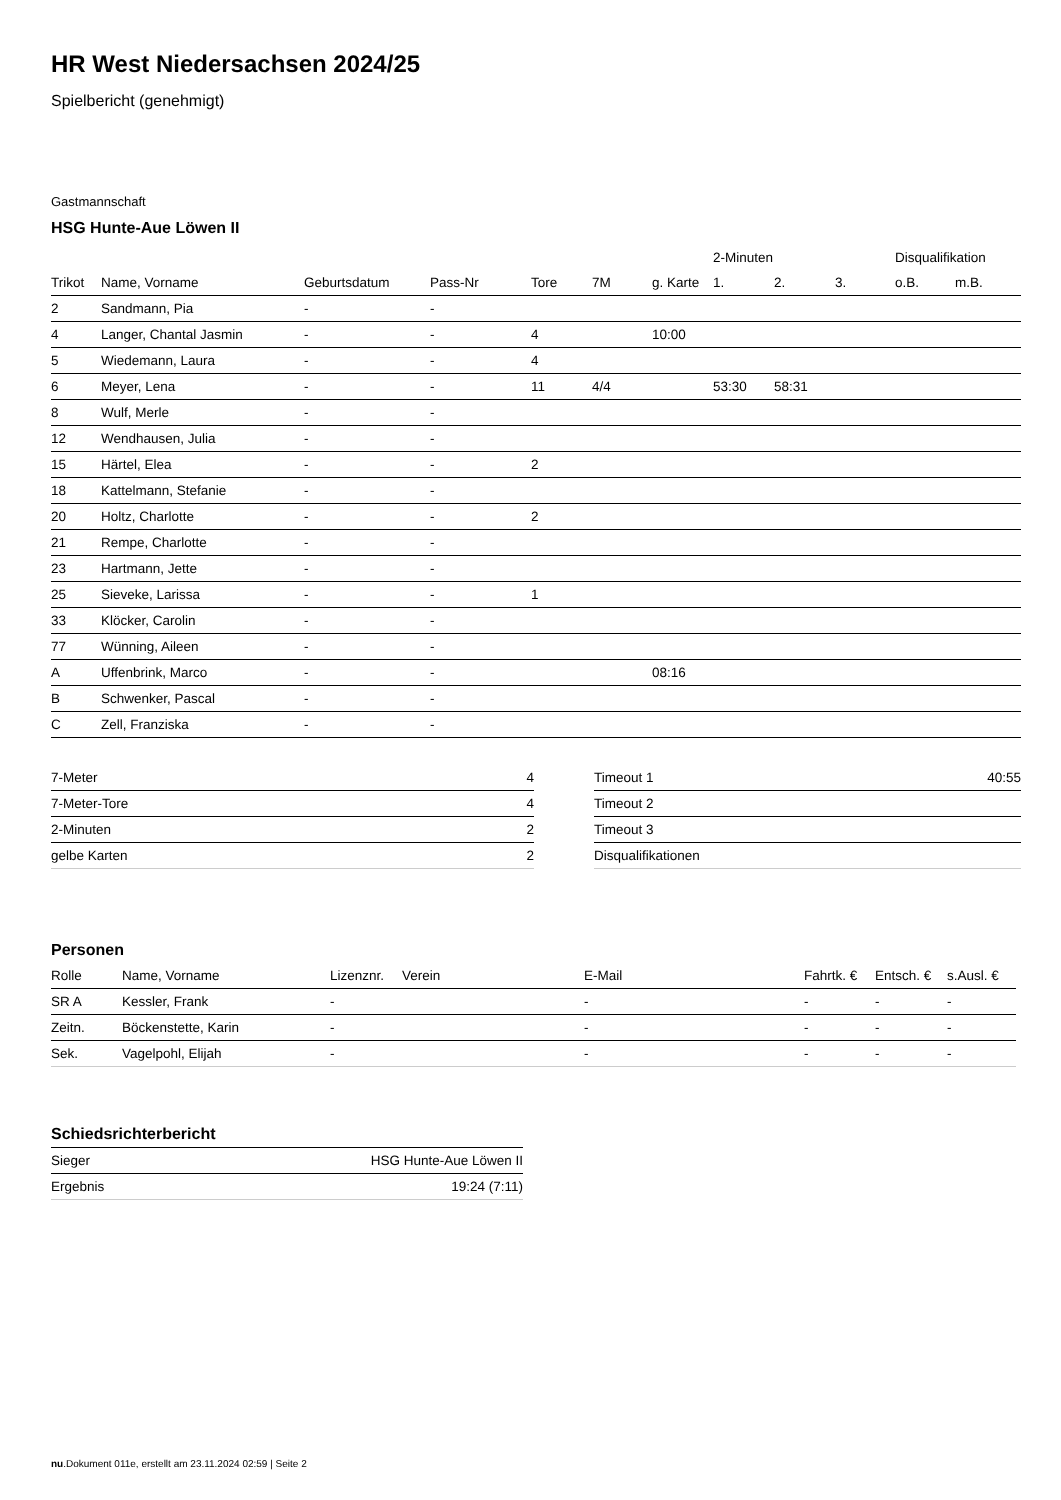HR West Niedersachsen 2024/25
Spielbericht (genehmigt)
Gastmannschaft
HSG Hunte-Aue Löwen II
| | | | | | | | 2-Minuten | | | Disqualifikation | |
| --- | --- | --- | --- | --- | --- | --- | --- | --- | --- | --- | --- |
| Trikot | Name, Vorname | Geburtsdatum | Pass-Nr | Tore | 7M | g. Karte | 1. | 2. | 3. | o.B. | m.B. |
| 2 | Sandmann, Pia | - | - | | | | | | | | |
| 4 | Langer, Chantal Jasmin | - | - | 4 | | 10:00 | | | | | |
| 5 | Wiedemann, Laura | - | - | 4 | | | | | | | |
| 6 | Meyer, Lena | - | - | 11 | 4/4 | | 53:30 | 58:31 | | | |
| 8 | Wulf, Merle | - | - | | | | | | | | |
| 12 | Wendhausen, Julia | - | - | | | | | | | | |
| 15 | Härtel, Elea | - | - | 2 | | | | | | | |
| 18 | Kattelmann, Stefanie | - | - | | | | | | | | |
| 20 | Holtz, Charlotte | - | - | 2 | | | | | | | |
| 21 | Rempe, Charlotte | - | - | | | | | | | | |
| 23 | Hartmann, Jette | - | - | | | | | | | | |
| 25 | Sieveke, Larissa | - | - | 1 | | | | | | | |
| 33 | Klöcker, Carolin | - | - | | | | | | | | |
| 77 | Wünning, Aileen | - | - | | | | | | | | |
| A | Uffenbrink, Marco | - | - | | | 08:16 | | | | | |
| B | Schwenker, Pascal | - | - | | | | | | | | |
| C | Zell, Franziska | - | - | | | | | | | | |
| 7-Meter | 4 |
| 7-Meter-Tore | 4 |
| 2-Minuten | 2 |
| gelbe Karten | 2 |
| Timeout 1 | 40:55 |
| Timeout 2 | |
| Timeout 3 | |
| Disqualifikationen | |
Personen
| Rolle | Name, Vorname | Lizenznr. | Verein | E-Mail | Fahrtk. € | Entsch. € | s.Ausl. € |
| --- | --- | --- | --- | --- | --- | --- | --- |
| SR A | Kessler, Frank | - | | - | - | - | - |
| Zeitn. | Böckenstette, Karin | - | | - | - | - | - |
| Sek. | Vagelpohl, Elijah | - | | - | - | - | - |
Schiedsrichterbericht
| Sieger | HSG Hunte-Aue Löwen II |
| Ergebnis | 19:24 (7:11) |
nu.Dokument 011e, erstellt am 23.11.2024 02:59 | Seite 2